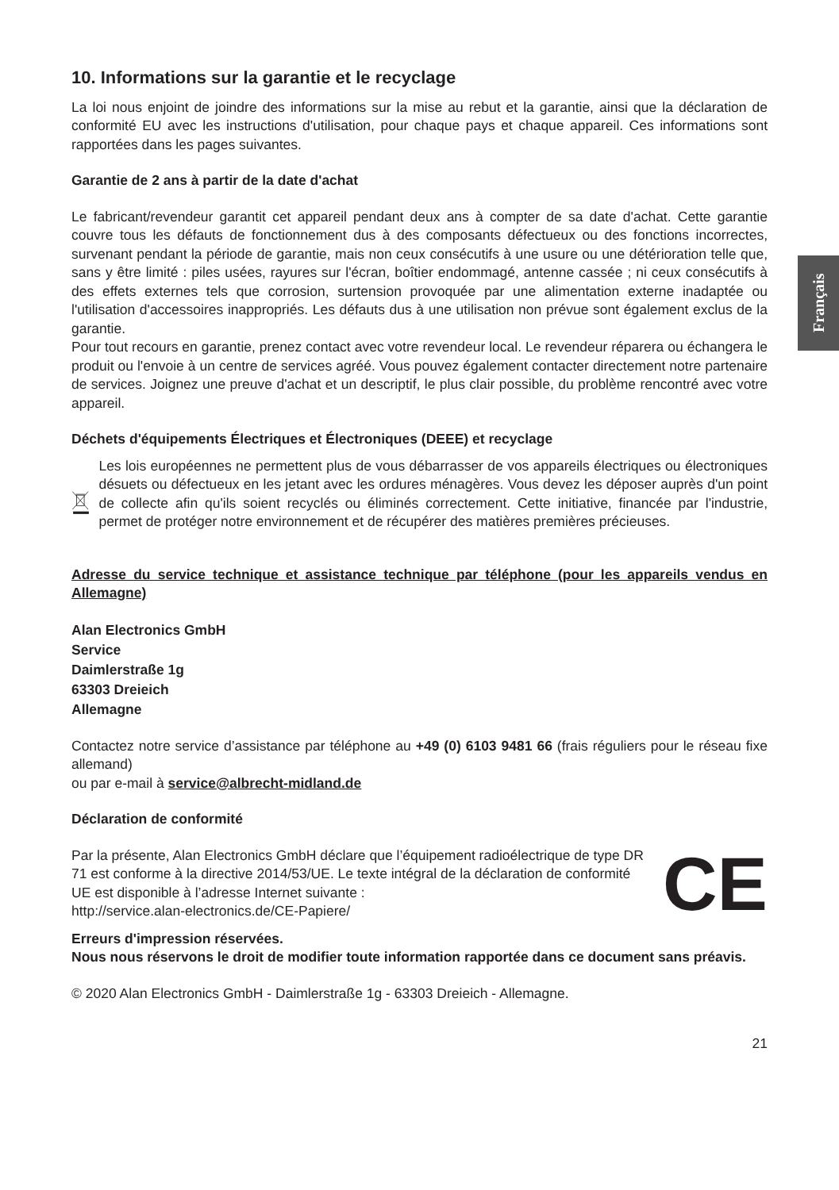Français
10. Informations sur la garantie et le recyclage
La loi nous enjoint de joindre des informations sur la mise au rebut et la garantie, ainsi que la déclaration de conformité EU avec les instructions d'utilisation, pour chaque pays et chaque appareil. Ces informations sont rapportées dans les pages suivantes.
Garantie de 2 ans à partir de la date d'achat
Le fabricant/revendeur garantit cet appareil pendant deux ans à compter de sa date d'achat. Cette garantie couvre tous les défauts de fonctionnement dus à des composants défectueux ou des fonctions incorrectes, survenant pendant la période de garantie, mais non ceux consécutifs à une usure ou une détérioration telle que, sans y être limité : piles usées, rayures sur l'écran, boîtier endommagé, antenne cassée ; ni ceux consécutifs à des effets externes tels que corrosion, surtension provoquée par une alimentation externe inadaptée ou l'utilisation d'accessoires inappropriés. Les défauts dus à une utilisation non prévue sont également exclus de la garantie.
Pour tout recours en garantie, prenez contact avec votre revendeur local. Le revendeur réparera ou échangera le produit ou l'envoie à un centre de services agréé. Vous pouvez également contacter directement notre partenaire de services. Joignez une preuve d'achat et un descriptif, le plus clair possible, du problème rencontré avec votre appareil.
Déchets d'équipements Électriques et Électroniques (DEEE) et recyclage
Les lois européennes ne permettent plus de vous débarrasser de vos appareils électriques ou électroniques désuets ou défectueux en les jetant avec les ordures ménagères. Vous devez les déposer auprès d'un point de collecte afin qu'ils soient recyclés ou éliminés correctement. Cette initiative, financée par l'industrie, permet de protéger notre environnement et de récupérer des matières premières précieuses.
Adresse du service technique et assistance technique par téléphone (pour les appareils vendus en Allemagne)
Alan Electronics GmbH
Service
Daimlerstraße 1g
63303 Dreieich
Allemagne
Contactez notre service d’assistance par téléphone au +49 (0) 6103 9481 66 (frais réguliers pour le réseau fixe allemand)
ou par e-mail à service@albrecht-midland.de
Déclaration de conformité
Par la présente, Alan Electronics GmbH déclare que l’équipement radioélectrique de type DR 71 est conforme à la directive 2014/53/UE. Le texte intégral de la déclaration de conformité UE est disponible à l’adresse Internet suivante :
http://service.alan-electronics.de/CE-Papiere/
CE
Erreurs d'impression réservées.
Nous nous réservons le droit de modifier toute information rapportée dans ce document sans préavis.
© 2020 Alan Electronics GmbH - Daimlerstraße 1g - 63303 Dreieich - Allemagne.
21